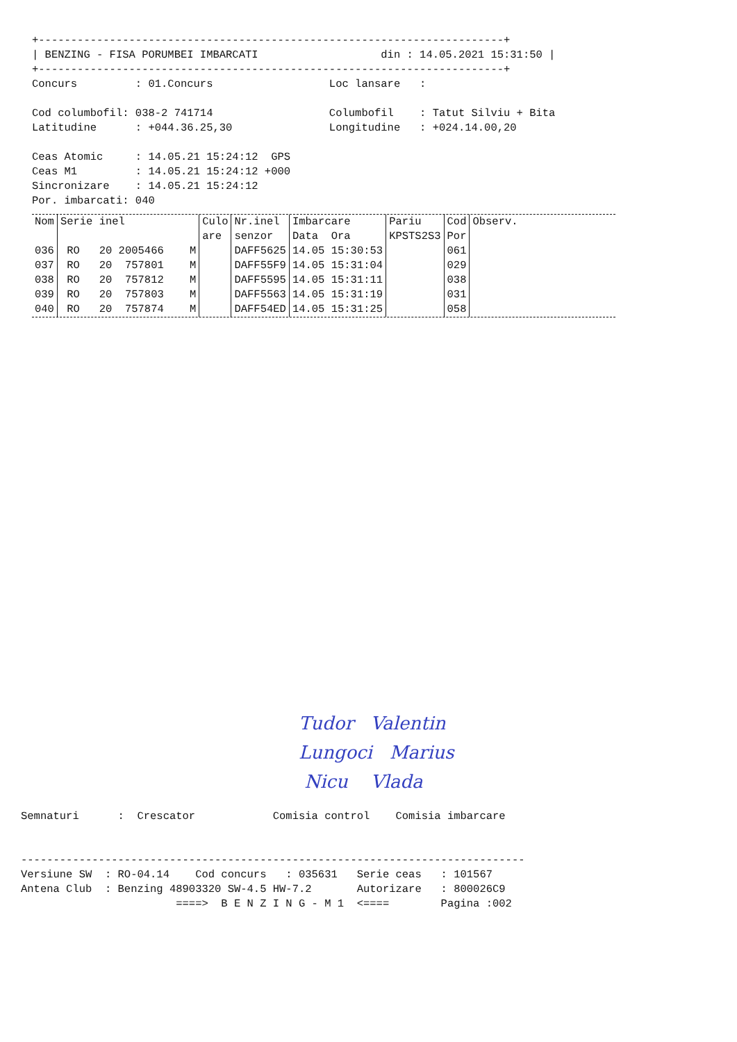+------------------------------------------------------------------------+
| BENZING - FISA PORUMBEI IMBARCATI                   din : 14.05.2021 15:31:50 |
+------------------------------------------------------------------------+
Concurs         : 01.Concurs                  Loc lansare   :

Cod columbofil: 038-2 741714                  Columbofil    : Tatut Silviu + Bita
Latitudine      : +044.36.25,30               Longitudine   : +024.14.00,20

Ceas Atomic     : 14.05.21 15:24:12  GPS
Ceas M1         : 14.05.21 15:24:12 +000
Sincronizare    : 14.05.21 15:24:12
Por. imbarcati: 040
| Nom | Serie inel | Culo are | Nr.inel senzor | Imbarcare Data Ora | Pariu KPSTS2S3 | Cod Por | Observ. |
| --- | --- | --- | --- | --- | --- | --- | --- |
| 036 | RO 20 2005466 M | | DAFF5625 | 14.05 15:30:53 | | 061 | |
| 037 | RO 20 757801 M | | DAFF55F9 | 14.05 15:31:04 | | 029 | |
| 038 | RO 20 757812 M | | DAFF5595 | 14.05 15:31:11 | | 038 | |
| 039 | RO 20 757803 M | | DAFF5563 | 14.05 15:31:19 | | 031 | |
| 040 | RO 20 757874 M | | DAFF54ED | 14.05 15:31:25 | | 058 | |
Tudor Valentin
Lungoci Marius
Nicu Vlada
Semnaturi      :  Crescator            Comisia control    Comisia imbarcare


------------------------------------------------------------------------------
Versiune SW  : RO-04.14    Cod concurs   : 035631   Serie ceas   : 101567
Antena Club  : Benzing 48903320 SW-4.5 HW-7.2       Autorizare   : 800026C9
                        ====>  B E N Z I N G - M 1  <====        Pagina :002